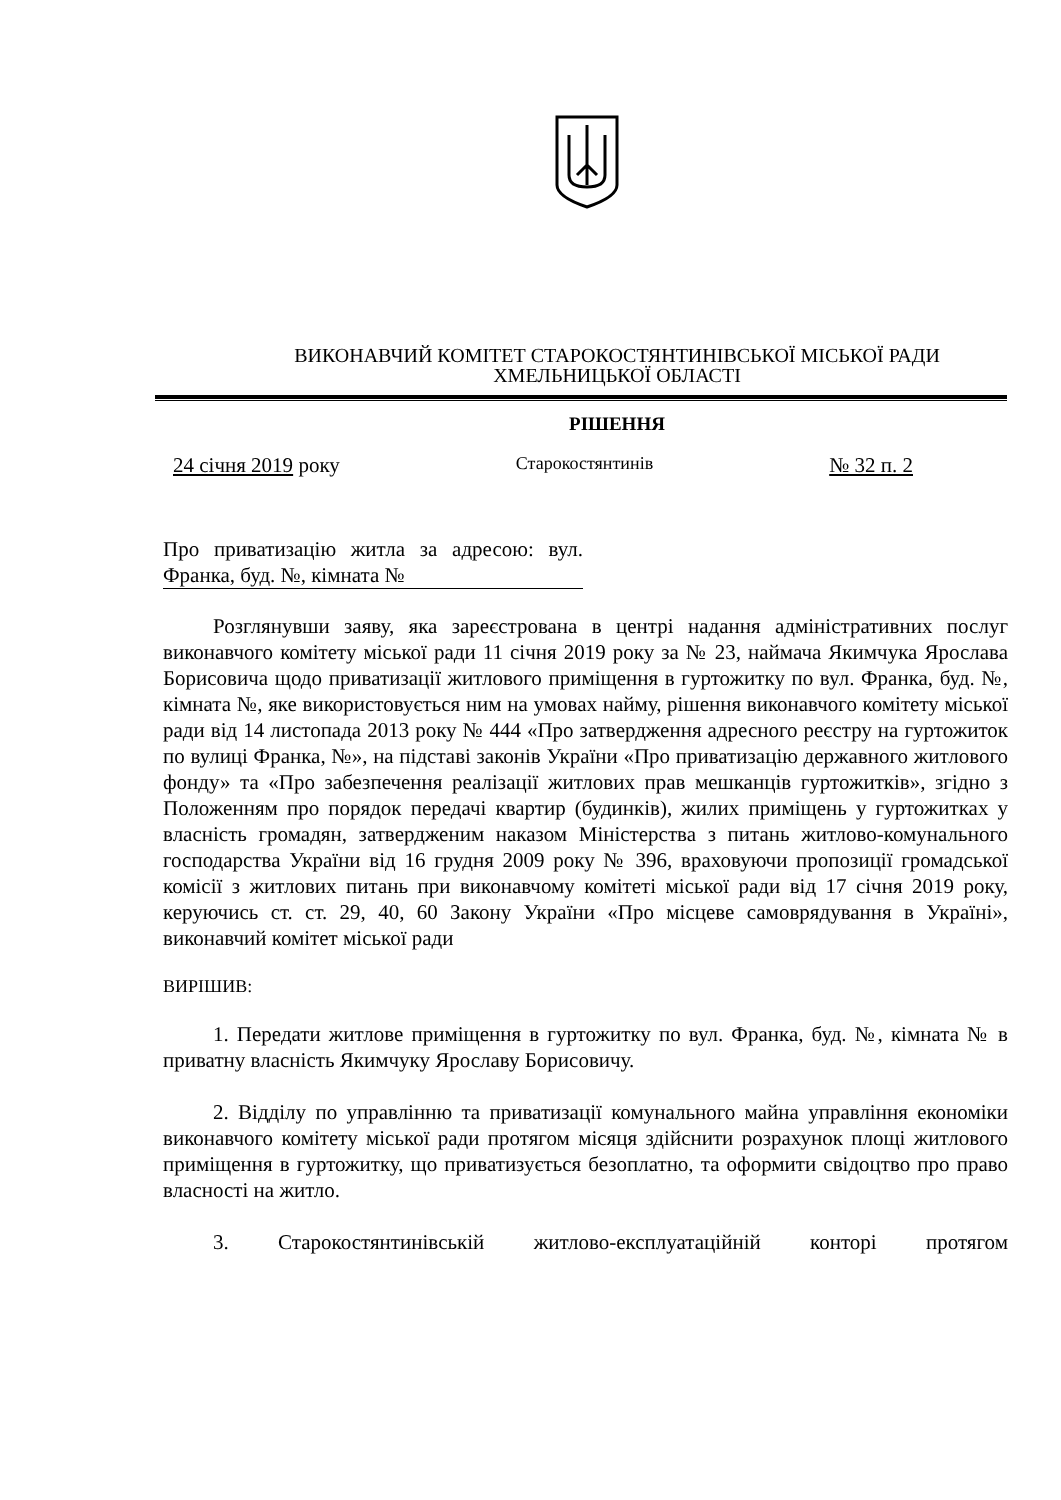ВИКОНАВЧИЙ КОМІТЕТ СТАРОКОСТЯНТИНІВСЬКОЇ МІСЬКОЇ РАДИ
ХМЕЛЬНИЦЬКОЇ ОБЛАСТІ
РІШЕННЯ
24 січня 2019 року Старокостянтинів № 32 п. 2
Про приватизацію житла за адресою: вул. Франка, буд. №, кімната №
Розглянувши заяву, яка зареєстрована в центрі надання адміністративних послуг виконавчого комітету міської ради 11 січня 2019 року за № 23, наймача Якимчука Ярослава Борисовича щодо приватизації житлового приміщення в гуртожитку по вул. Франка, буд. №, кімната №, яке використовується ним на умовах найму, рішення виконавчого комітету міської ради від 14 листопада 2013 року № 444 «Про затвердження адресного реєстру на гуртожиток по вулиці Франка, №», на підставі законів України «Про приватизацію державного житлового фонду» та «Про забезпечення реалізації житлових прав мешканців гуртожитків», згідно з Положенням про порядок передачі квартир (будинків), жилих приміщень у гуртожитках у власність громадян, затвердженим наказом Міністерства з питань житлово-комунального господарства України від 16 грудня 2009 року № 396, враховуючи пропозиції громадської комісії з житлових питань при виконавчому комітеті міської ради від 17 січня 2019 року, керуючись ст. ст. 29, 40, 60 Закону України «Про місцеве самоврядування в Україні», виконавчий комітет міської ради
ВИРІШИВ:
1. Передати житлове приміщення в гуртожитку по вул. Франка, буд. №, кімната № в приватну власність Якимчуку Ярославу Борисовичу.
2. Відділу по управлінню та приватизації комунального майна управління економіки виконавчого комітету міської ради протягом місяця здійснити розрахунок площі житлового приміщення в гуртожитку, що приватизується безоплатно, та оформити свідоцтво про право власності на житло.
3. Старокостянтинівській житлово-експлуатаційній конторі протягом